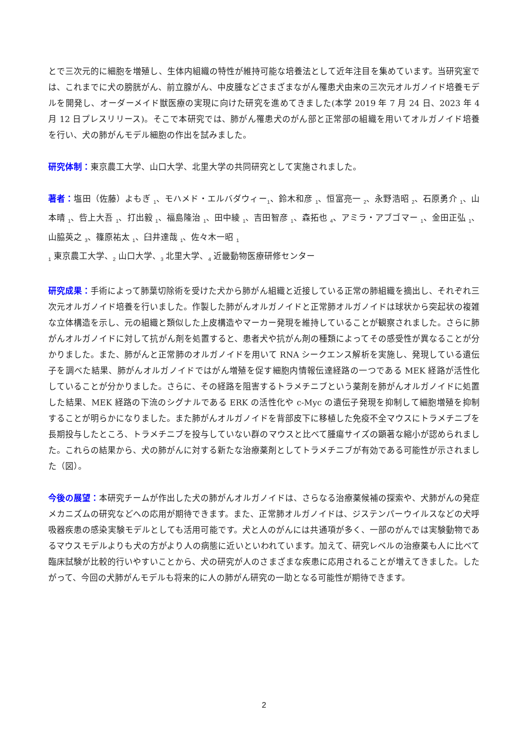とで三次元的に細胞を増殖し、生体内組織の特性が維持可能な培養法として近年注目を集めています。当研究室では、これまでに犬の膀胱がん、前立腺がん、中皮腫などさまざまながん罹患犬由来の三次元オルガノイド培養モデルを開発し、オーダーメイド獣医療の実現に向けた研究を進めてきました(本学 2019 年 7 月 24 日、2023 年 4 月 12 日プレスリリース)。そこで本研究では、肺がん罹患犬のがん部と正常部の組織を用いてオルガノイド培養を行い、犬の肺がんモデル細胞の作出を試みました。
研究体制：東京農工大学、山口大学、北里大学の共同研究として実施されました。
著者：塩田（佐藤）よもぎ <sub>1</sub>、モハメド・エルバダウィー<sub>1</sub>、鈴木和彦 <sub>1</sub>、恒富亮一 <sub>2</sub>、永野浩昭 <sub>2</sub>、石原勇介 <sub>1</sub>、山本晴 <sub>1</sub>、呰上大吾 <sub>1</sub>、打出毅 <sub>1</sub>、福島隆治 <sub>1</sub>、田中綾 <sub>1</sub>、吉田智彦 <sub>1</sub>、森拓也 <sub>4</sub>、アミラ・アブゴマー <sub>1</sub>、金田正弘 <sub>1</sub>、山脇英之 <sub>3</sub>、篠原祐太 <sub>1</sub>、臼井達哉 <sub>1</sub>、佐々木一昭 <sub>1</sub>
<sub>1</sub> 東京農工大学、<sub>2</sub> 山口大学、<sub>3</sub> 北里大学、<sub>4</sub> 近畿動物医療研修センター
研究成果：手術によって肺葉切除術を受けた犬から肺がん組織と近接している正常の肺組織を摘出し、それぞれ三次元オルガノイド培養を行いました。作製した肺がんオルガノイドと正常肺オルガノイドは球状から突起状の複雑な立体構造を示し、元の組織と類似した上皮構造やマーカー発現を維持していることが観察されました。さらに肺がんオルガノイドに対して抗がん剤を処置すると、患者犬や抗がん剤の種類によってその感受性が異なることが分かりました。また、肺がんと正常肺のオルガノイドを用いて RNA シークエンス解析を実施し、発現している遺伝子を調べた結果、肺がんオルガノイドではがん増殖を促す細胞内情報伝達経路の一つである MEK 経路が活性化していることが分かりました。さらに、その経路を阻害するトラメチニブという薬剤を肺がんオルガノイドに処置した結果、MEK 経路の下流のシグナルである ERK の活性化や c-Myc の遺伝子発現を抑制して細胞増殖を抑制することが明らかになりました。また肺がんオルガノイドを背部皮下に移植した免疫不全マウスにトラメチニブを長期投与したところ、トラメチニブを投与していない群のマウスと比べて腫瘍サイズの顕著な縮小が認められました。これらの結果から、犬の肺がんに対する新たな治療薬剤としてトラメチニブが有効である可能性が示されました（図）。
今後の展望：本研究チームが作出した犬の肺がんオルガノイドは、さらなる治療薬候補の探索や、犬肺がんの発症メカニズムの研究などへの応用が期待できます。また、正常肺オルガノイドは、ジステンパーウイルスなどの犬呼吸器疾患の感染実験モデルとしても活用可能です。犬と人のがんには共通項が多く、一部のがんでは実験動物であるマウスモデルよりも犬の方がより人の病態に近いといわれています。加えて、研究レベルの治療薬も人に比べて臨床試験が比較的行いやすいことから、犬の研究が人のさまざまな疾患に応用されることが増えてきました。したがって、今回の犬肺がんモデルも将来的に人の肺がん研究の一助となる可能性が期待できます。
2